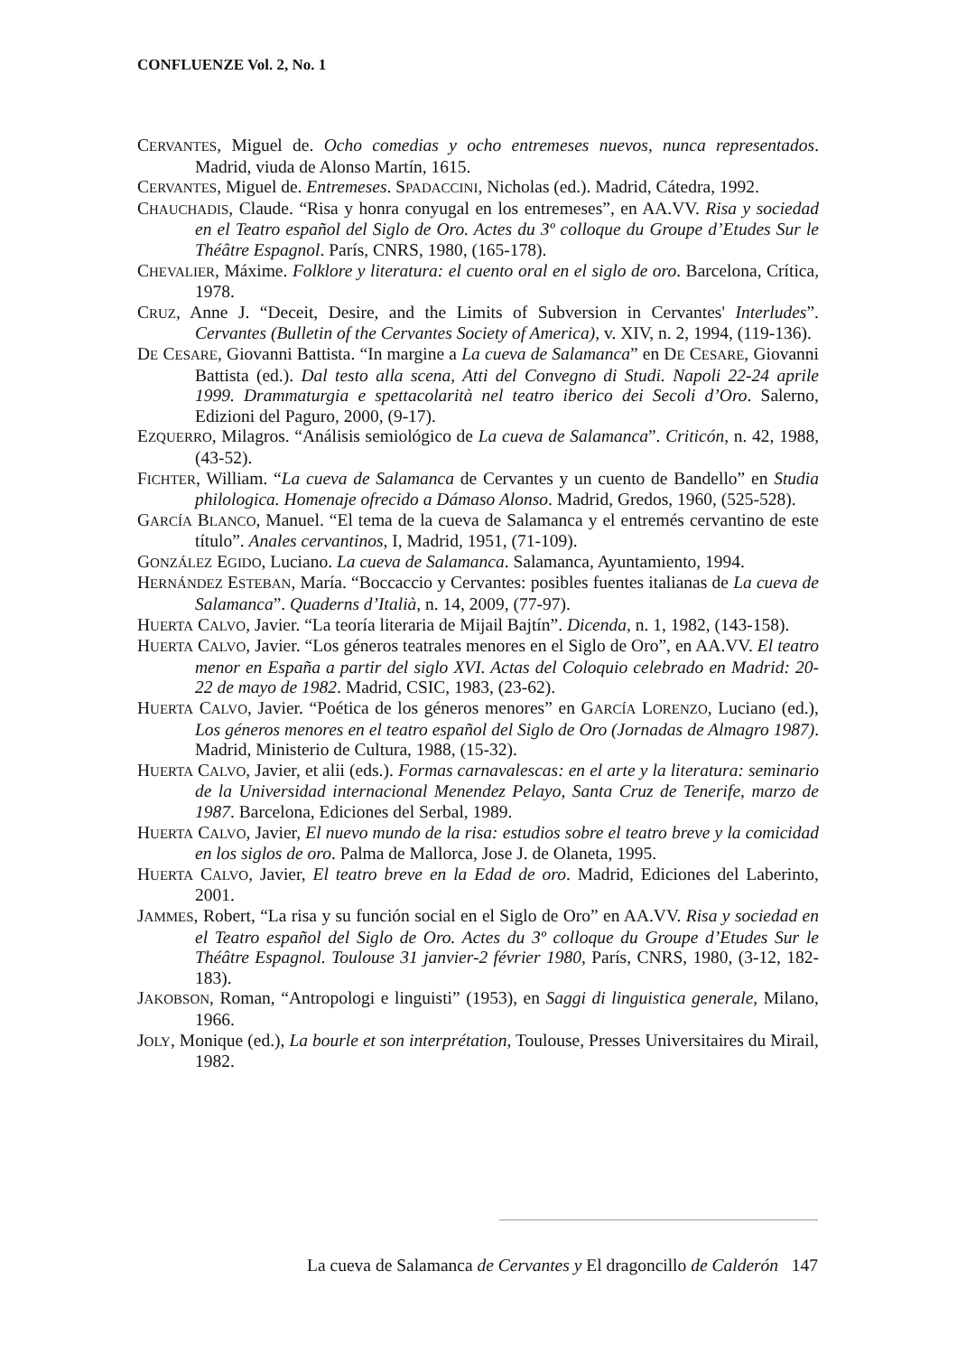CONFLUENZE Vol. 2, No. 1
CERVANTES, Miguel de. Ocho comedias y ocho entremeses nuevos, nunca representados. Madrid, viuda de Alonso Martín, 1615.
CERVANTES, Miguel de. Entremeses. SPADACCINI, Nicholas (ed.). Madrid, Cátedra, 1992.
CHAUCHADIS, Claude. “Risa y honra conyugal en los entremeses”, en AA.VV. Risa y sociedad en el Teatro español del Siglo de Oro. Actes du 3º colloque du Groupe d’Etudes Sur le Théâtre Espagnol. París, CNRS, 1980, (165-178).
CHEVALIER, Máxime. Folklore y literatura: el cuento oral en el siglo de oro. Barcelona, Crítica, 1978.
CRUZ, Anne J. “Deceit, Desire, and the Limits of Subversion in Cervantes' Interludes”. Cervantes (Bulletin of the Cervantes Society of America), v. XIV, n. 2, 1994, (119-136).
DE CESARE, Giovanni Battista. “In margine a La cueva de Salamanca” en DE CESARE, Giovanni Battista (ed.). Dal testo alla scena, Atti del Convegno di Studi. Napoli 22-24 aprile 1999. Drammaturgia e spettacolarità nel teatro iberico dei Secoli d’Oro. Salerno, Edizioni del Paguro, 2000, (9-17).
EZQUERRO, Milagros. “Análisis semiológico de La cueva de Salamanca”. Criticón, n. 42, 1988, (43-52).
FICHTER, William. “La cueva de Salamanca de Cervantes y un cuento de Bandello” en Studia philologica. Homenaje ofrecido a Dámaso Alonso. Madrid, Gredos, 1960, (525-528).
GARCÍA BLANCO, Manuel. “El tema de la cueva de Salamanca y el entremés cervantino de este título”. Anales cervantinos, I, Madrid, 1951, (71-109).
GONZÁLEZ EGIDO, Luciano. La cueva de Salamanca. Salamanca, Ayuntamiento, 1994.
HERNÁNDEZ ESTEBAN, María. “Boccaccio y Cervantes: posibles fuentes italianas de La cueva de Salamanca”. Quaderns d’Italià, n. 14, 2009, (77-97).
HUERTA CALVO, Javier. “La teoría literaria de Mijail Bajtín”. Dicenda, n. 1, 1982, (143-158).
HUERTA CALVO, Javier. “Los géneros teatrales menores en el Siglo de Oro”, en AA.VV. El teatro menor en España a partir del siglo XVI. Actas del Coloquio celebrado en Madrid: 20-22 de mayo de 1982. Madrid, CSIC, 1983, (23-62).
HUERTA CALVO, Javier. “Poética de los géneros menores” en GARCÍA LORENZO, Luciano (ed.), Los géneros menores en el teatro español del Siglo de Oro (Jornadas de Almagro 1987). Madrid, Ministerio de Cultura, 1988, (15-32).
HUERTA CALVO, Javier, et alii (eds.). Formas carnavalescas: en el arte y la literatura: seminario de la Universidad internacional Menendez Pelayo, Santa Cruz de Tenerife, marzo de 1987. Barcelona, Ediciones del Serbal, 1989.
HUERTA CALVO, Javier, El nuevo mundo de la risa: estudios sobre el teatro breve y la comicidad en los siglos de oro. Palma de Mallorca, Jose J. de Olaneta, 1995.
HUERTA CALVO, Javier, El teatro breve en la Edad de oro. Madrid, Ediciones del Laberinto, 2001.
JAMMES, Robert, “La risa y su función social en el Siglo de Oro” en AA.VV. Risa y sociedad en el Teatro español del Siglo de Oro. Actes du 3º colloque du Groupe d’Etudes Sur le Théâtre Espagnol. Toulouse 31 janvier-2 février 1980, París, CNRS, 1980, (3-12, 182-183).
JAKOBSON, Roman, “Antropologi e linguisti” (1953), en Saggi di linguistica generale, Milano, 1966.
JOLY, Monique (ed.), La bourle et son interprétation, Toulouse, Presses Universitaires du Mirail, 1982.
La cueva de Salamanca de Cervantes y El dragoncillo de Calderón 147